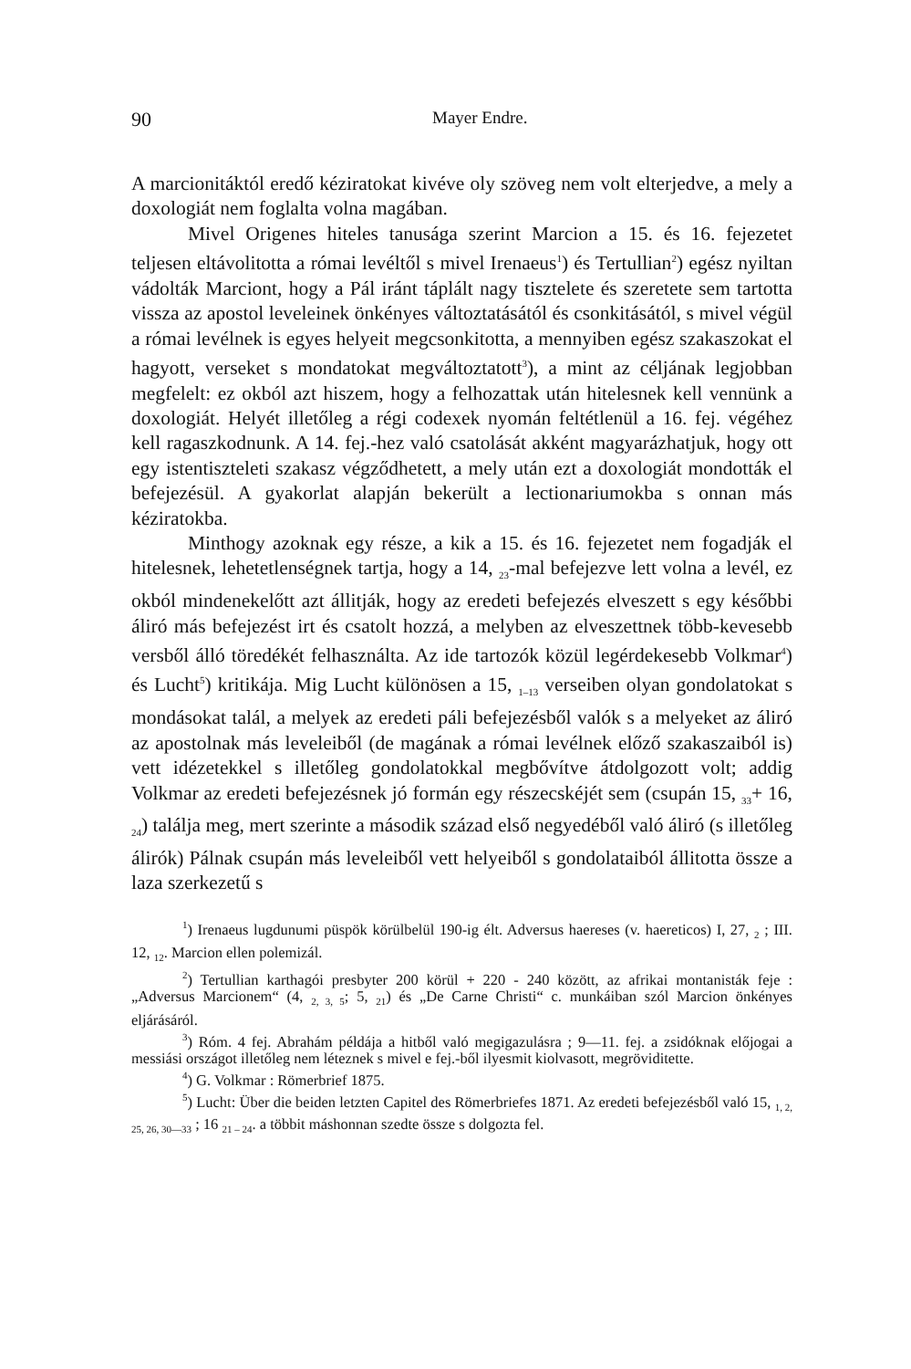90 Mayer Endre.
A marcionitáktól eredő kéziratokat kivéve oly szöveg nem volt elterjedve, a mely a doxologiát nem foglalta volna magában.
Mivel Origenes hiteles tanusága szerint Marcion a 15. és 16. fejezetet teljesen eltávolitotta a római levéltől s mivel Irenaeus<sup>1</sup>) és Tertullian<sup>2</sup>) egész nyiltan vádolták Marciont, hogy a Pál iránt táplált nagy tisztelete és szeretete sem tartotta vissza az apostol leveleinek önkényes változtatásától és csonkitásától, s mivel végül a római levélnek is egyes helyeit megcsonkitotta, a mennyiben egész szakaszokat el hagyott, verseket s mondatokat megváltoztatott<sup>3</sup>), a mint az céljának legjobban megfelelt: ez okból azt hiszem, hogy a felhozattak után hitelesnek kell vennünk a doxologiát. Helyét illetőleg a régi codexek nyomán feltétlenül a 16. fej. végéhez kell ragaszkodnunk. A 14. fej.-hez való csatolását akként magyarázhatjuk, hogy ott egy istentiszteleti szakasz végződhetett, a mely után ezt a doxologiát mondották el befejezésül. A gyakorlat alapján bekerült a lectionariumokba s onnan más kéziratokba.
Minthogy azoknak egy része, a kik a 15. és 16. fejezetet nem fogadják el hitelesnek, lehetetlenségnek tartja, hogy a 14, <sub>23</sub>-mal befejezve lett volna a levél, ez okból mindenekelőtt azt állitják, hogy az eredeti befejezés elveszett s egy későbbi áliró más befejezést irt és csatolt hozzá, a melyben az elveszettnek több-kevesebb versből álló töredékét felhasználta. Az ide tartozók közül legérdekesebb Volkmar<sup>4</sup>) és Lucht<sup>5</sup>) kritikája. Mig Lucht különösen a 15, <sub>1–13</sub> verseiben olyan gondolatokat s mondásokat talál, a melyek az eredeti páli befejezésből valók s a melyeket az áliró az apostolnak más leveleiből (de magának a római levélnek előző szakaszaiból is) vett idézetekkel s illetőleg gondolatokkal megbővítve átdolgozott volt; addig Volkmar az eredeti befejezésnek jó formán egy részecskéjét sem (csupán 15, <sub>33</sub>+ 16, <sub>24</sub>) találja meg, mert szerinte a második század első negyedéből való áliró (s illetőleg álirók) Pálnak csupán más leveleiből vett helyeiből s gondolataiból állitotta össze a laza szerkezetű s
<sup>1</sup>) Irenaeus lugdunumi püspök körülbelül 190-ig élt. Adversus haereses (v. haereticos) I, 27, <sub>2</sub> ; III. 12, <sub>12</sub>. Marcion ellen polemizál.
<sup>2</sup>) Tertullian karthagói presbyter 200 körül + 220 - 240 között, az afrikai montanisták feje : „Adversus Marcionem“ (4, <sub>2, 3, 5</sub>; 5, <sub>21</sub>) és „De Carne Christi“ c. munkáiban szól Marcion önkényes eljárásáról.
<sup>3</sup>) Róm. 4 fej. Abrahám példája a hitből való megigazulásra ; 9—11. fej. a zsidóknak előjogai a messiási országot illetőleg nem léteznek s mivel e fej.-ből ilyesmit kiolvasott, megröviditette.
<sup>4</sup>) G. Volkmar : Römerbrief 1875.
<sup>5</sup>) Lucht: Über die beiden letzten Capitel des Römerbriefes 1871. Az eredeti befejezésből való 15, <sub>1, 2, 25, 26, 30—33</sub> ; 16 <sub>21 – 24</sub>. a többit máshonnan szedte össze s dolgozta fel.